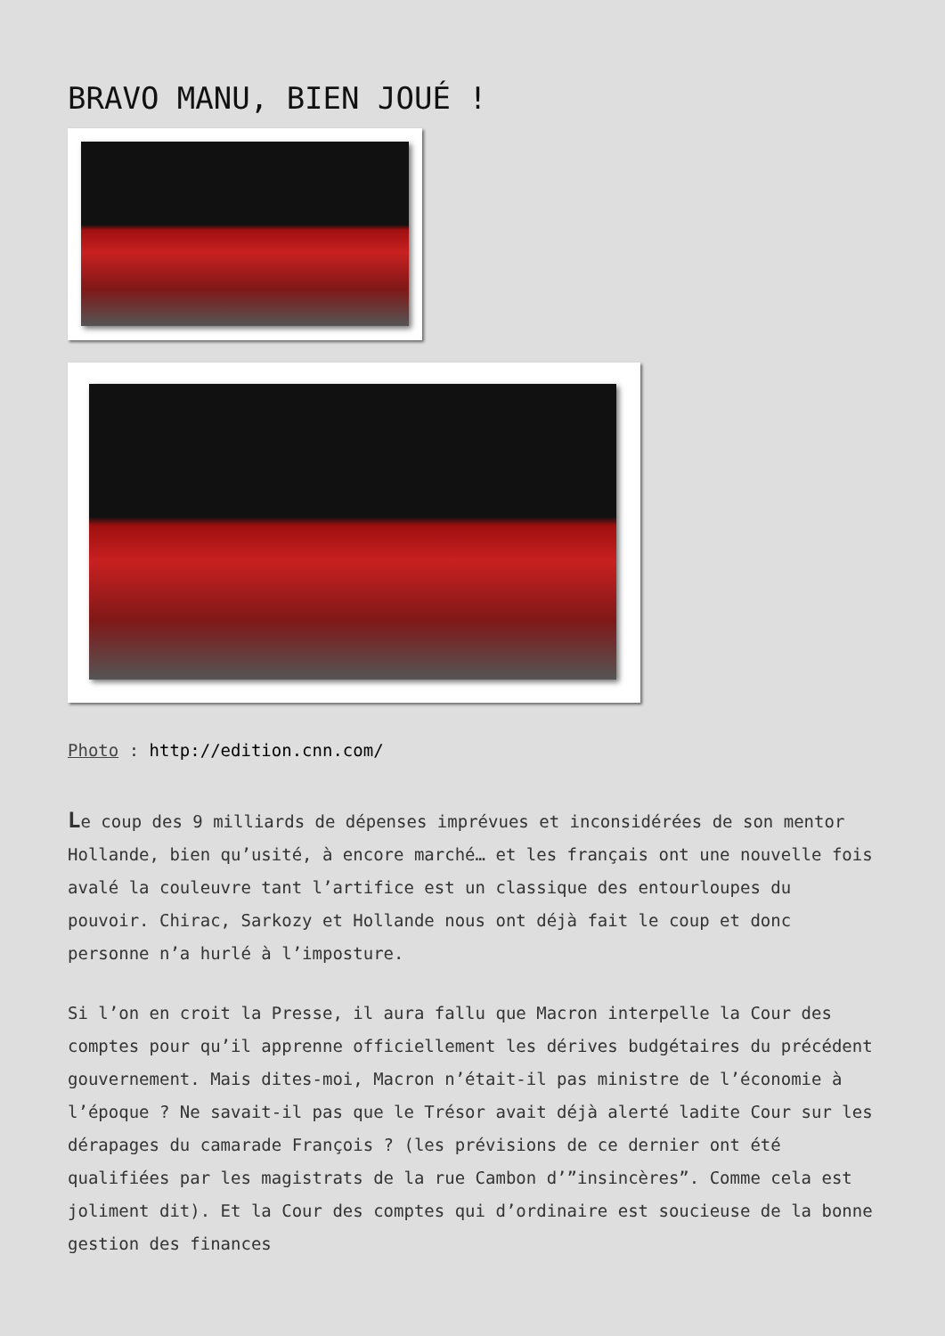BRAVO MANU, BIEN JOUÉ !
Photo : http://edition.cnn.com/
Le coup des 9 milliards de dépenses imprévues et inconsidérées de son mentor Hollande, bien qu’usité, à encore marché… et les français ont une nouvelle fois avalé la couleuvre tant l’artifice est un classique des entourloupes du pouvoir. Chirac, Sarkozy et Hollande nous ont déjà fait le coup et donc personne n’a hurlé à l’imposture.
Si l’on en croit la Presse, il aura fallu que Macron interpelle la Cour des comptes pour qu’il apprenne officiellement les dérives budgétaires du précédent gouvernement. Mais dites-moi, Macron n’était-il pas ministre de l’économie à l’époque ? Ne savait-il pas que le Trésor avait déjà alerté ladite Cour sur les dérapages du camarade François ? (les prévisions de ce dernier ont été qualifiées par les magistrats de la rue Cambon d’”insincères”. Comme cela est joliment dit). Et la Cour des comptes qui d’ordinaire est soucieuse de la bonne gestion des finances